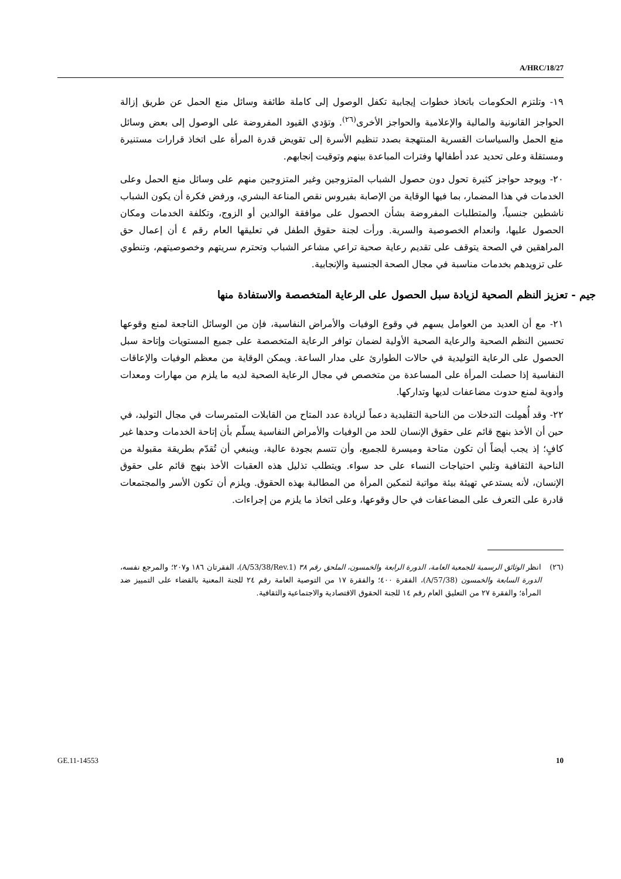A/HRC/18/27
١٩- وتلتزم الحكومات باتخاذ خطوات إيجابية تكفل الوصول إلى كاملة طائفة وسائل منع الحمل عن طريق إزالة الحواجز القانونية والمالية والإعلامية والحواجز الأخرى<sup>(٢٦)</sup>. وتؤدي القيود المفروضة على الوصول إلى بعض وسائل منع الحمل والسياسات القسرية المنتهجة بصدد تنظيم الأسرة إلى تقويض قدرة المرأة على اتخاذ قرارات مستنيرة ومستقلة وعلى تحديد عدد أطفالها وفترات المباعدة بينهم وتوقيت إنجابهم.
٢٠- ويوجد حواجز كثيرة تحول دون حصول الشباب المتزوجين وغير المتزوجين منهم على وسائل منع الحمل وعلى الخدمات في هذا المضمار، بما فيها الوقاية من الإصابة بفيروس نقص المناعة البشري، ورفض فكرة أن يكون الشباب ناشطين جنسياً، والمتطلبات المفروضة بشأن الحصول على موافقة الوالدين أو الزوج، وتكلفة الخدمات ومكان الحصول عليها، وانعدام الخصوصية والسرية. ورأت لجنة حقوق الطفل في تعليقها العام رقم ٤ أن إعمال حق المراهقين في الصحة يتوقف على تقديم رعاية صحية تراعي مشاعر الشباب وتحترم سريتهم وخصوصيتهم، وتنطوي على تزويدهم بخدمات مناسبة في مجال الصحة الجنسية والإنجابية.
جيم - تعزيز النظم الصحية لزيادة سبل الحصول على الرعاية المتخصصة والاستفادة منها
٢١- مع أن العديد من العوامل يسهم في وقوع الوفيات والأمراض النفاسية، فإن من الوسائل الناجعة لمنع وقوعها تحسين النظم الصحية والرعاية الصحية الأولية لضمان توافر الرعاية المتخصصة على جميع المستويات وإتاحة سبل الحصول على الرعاية التوليدية في حالات الطوارئ على مدار الساعة. ويمكن الوقاية من معظم الوفيات والإعاقات النفاسية إذا حصلت المرأة على المساعدة من متخصص في مجال الرعاية الصحية لديه ما يلزم من مهارات ومعدات وأدوية لمنع حدوث مضاعفات لديها وتداركها.
٢٢- وقد أُهمِلت التدخلات من الناحية التقليدية دعماً لزيادة عدد المتاح من القابلات المتمرسات في مجال التوليد، في حين أن الأخذ بنهج قائم على حقوق الإنسان للحد من الوفيات والأمراض النفاسية يسلّم بأن إتاحة الخدمات وحدها غير كافٍ؛ إذ يجب أيضاً أن تكون متاحة وميسرة للجميع، وأن تتسم بجودة عالية، وينبغي أن تُقدّم بطريقة مقبولة من الناحية الثقافية وتلبي احتياجات النساء على حد سواء. ويتطلب تذليل هذه العقبات الأخذ بنهج قائم على حقوق الإنسان، لأنه يستدعي تهيئة بيئة مواتية لتمكين المرأة من المطالبة بهذه الحقوق. ويلزم أن تكون الأسر والمجتمعات قادرة على التعرف على المضاعفات في حال وقوعها، وعلى اتخاذ ما يلزم من إجراءات.
(٢٦) انظر الوثائق الرسمية للجمعية العامة، الدورة الرابعة والخمسون، الملحق رقم ٣٨ (A/53/38/Rev.1)، الفقرتان ١٨٦ و٢٠٧؛ والمرجع نفسه، الدورة السابعة والخمسون (A/57/38)، الفقرة ٤٠٠؛ والفقرة ١٧ من التوصية العامة رقم ٢٤ للجنة المعنية بالقضاء على التمييز ضد المرأة؛ والفقرة ٢٧ من التعليق العام رقم ١٤ للجنة الحقوق الاقتصادية والاجتماعية والثقافية.
GE.11-14553 10